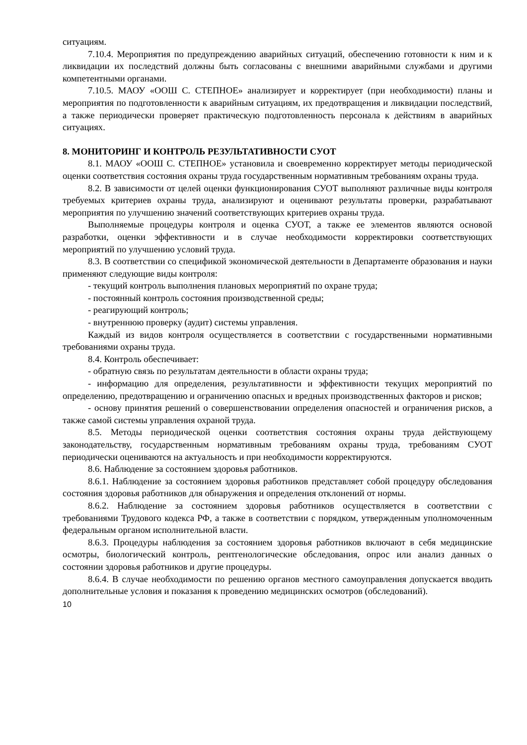ситуациям.
7.10.4. Мероприятия по предупреждению аварийных ситуаций, обеспечению готовности к ним и к ликвидации их последствий должны быть согласованы с внешними аварийными службами и другими компетентными органами.
7.10.5. МАОУ «ООШ С. СТЕПНОЕ» анализирует и корректирует (при необходимости) планы и мероприятия по подготовленности к аварийным ситуациям, их предотвращения и ликвидации последствий, а также периодически проверяет практическую подготовленность персонала к действиям в аварийных ситуациях.
8. МОНИТОРИНГ И КОНТРОЛЬ РЕЗУЛЬТАТИВНОСТИ СУОТ
8.1. МАОУ «ООШ С. СТЕПНОЕ» установила и своевременно корректирует методы периодической оценки соответствия состояния охраны труда государственным нормативным требованиям охраны труда.
8.2. В зависимости от целей оценки функционирования СУОТ выполняют различные виды контроля требуемых критериев охраны труда, анализируют и оценивают результаты проверки, разрабатывают мероприятия по улучшению значений соответствующих критериев охраны труда.
Выполняемые процедуры контроля и оценка СУОТ, а также ее элементов являются основой разработки, оценки эффективности и в случае необходимости корректировки соответствующих мероприятий по улучшению условий труда.
8.3. В соответствии со спецификой экономической деятельности в Департаменте образования и науки применяют следующие виды контроля:
- текущий контроль выполнения плановых мероприятий по охране труда;
- постоянный контроль состояния производственной среды;
- реагирующий контроль;
- внутреннюю проверку (аудит) системы управления.
Каждый из видов контроля осуществляется в соответствии с государственными нормативными требованиями охраны труда.
8.4. Контроль обеспечивает:
- обратную связь по результатам деятельности в области охраны труда;
- информацию для определения, результативности и эффективности текущих мероприятий по определению, предотвращению и ограничению опасных и вредных производственных факторов и рисков;
- основу принятия решений о совершенствовании определения опасностей и ограничения рисков, а также самой системы управления охраной труда.
8.5. Методы периодической оценки соответствия состояния охраны труда действующему законодательству, государственным нормативным требованиям охраны труда, требованиям СУОТ периодически оцениваются на актуальность и при необходимости корректируются.
8.6. Наблюдение за состоянием здоровья работников.
8.6.1. Наблюдение за состоянием здоровья работников представляет собой процедуру обследования состояния здоровья работников для обнаружения и определения отклонений от нормы.
8.6.2. Наблюдение за состоянием здоровья работников осуществляется в соответствии с требованиями Трудового кодекса РФ, а также в соответствии с порядком, утвержденным уполномоченным федеральным органом исполнительной власти.
8.6.3. Процедуры наблюдения за состоянием здоровья работников включают в себя медицинские осмотры, биологический контроль, рентгенологические обследования, опрос или анализ данных о состоянии здоровья работников и другие процедуры.
8.6.4. В случае необходимости по решению органов местного самоуправления допускается вводить дополнительные условия и показания к проведению медицинских осмотров (обследований).
10